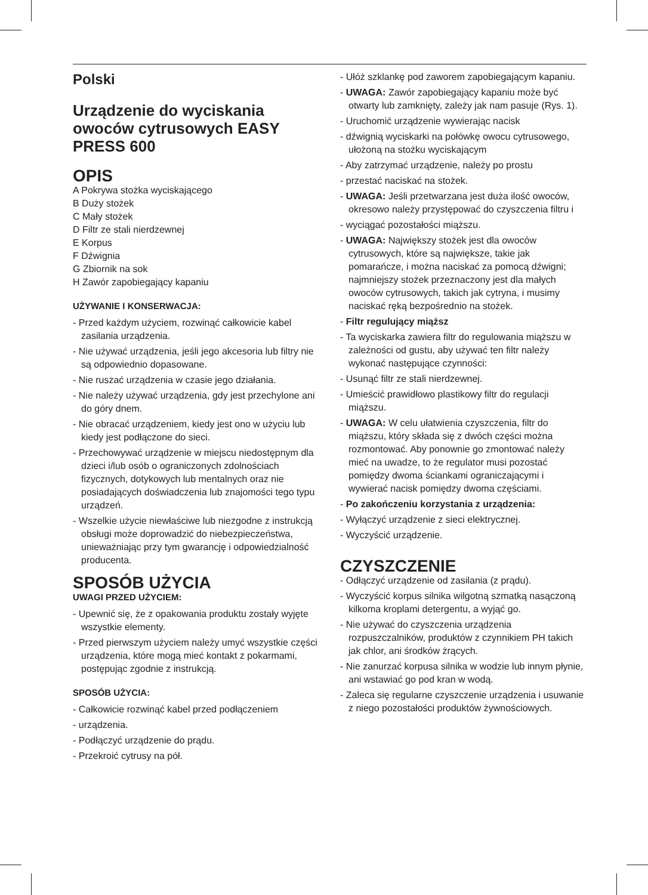Polski
Urządzenie do wyciskania owoców cytrusowych EASY PRESS 600
OPIS
A Pokrywa stożka wyciskającego
B Duży stożek
C Mały stożek
D Filtr ze stali nierdzewnej
E Korpus
F Dźwignia
G Zbiornik na sok
H Zawór zapobiegający kapaniu
UŻYWANIE I KONSERWACJA:
- Przed każdym użyciem, rozwinąć całkowicie kabel zasilania urządzenia.
- Nie używać urządzenia, jeśli jego akcesoria lub filtry nie są odpowiednio dopasowane.
- Nie ruszać urządzenia w czasie jego działania.
- Nie należy używać urządzenia, gdy jest przechylone ani do góry dnem.
- Nie obracać urządzeniem, kiedy jest ono w użyciu lub kiedy jest podłączone do sieci.
- Przechowywać urządzenie w miejscu niedostępnym dla dzieci i/lub osób o ograniczonych zdolnościach fizycznych, dotykowych lub mentalnych oraz nie posiadających doświadczenia lub znajomości tego typu urządzeń.
- Wszelkie użycie niewłaściwe lub niezgodne z instrukcją obsługi może doprowadzić do niebezpieczeństwa, unieważniając przy tym gwarancję i odpowiedzialność producenta.
SPOSÓB UŻYCIA
UWAGI PRZED UŻYCIEM:
- Upewnić się, że z opakowania produktu zostały wyjęte wszystkie elementy.
- Przed pierwszym użyciem należy umyć wszystkie części urządzenia, które mogą mieć kontakt z pokarmami, postępując zgodnie z instrukcją.
SPOSÓB UŻYCIA:
- Całkowicie rozwinąć kabel przed podłączeniem
- urządzenia.
- Podłączyć urządzenie do prądu.
- Przekroić cytrusy na pół.
- Ułóż szklankę pod zaworem zapobiegającym kapaniu.
- UWAGA: Zawór zapobiegający kapaniu może być otwarty lub zamknięty, zależy jak nam pasuje (Rys. 1).
- Uruchomić urządzenie wywierając nacisk
- dźwignią wyciskarki na połówkę owocu cytrusowego, ułożoną na stożku wyciskającym
- Aby zatrzymać urządzenie, należy po prostu
- przestać naciskać na stożek.
- UWAGA: Jeśli przetwarzana jest duża ilość owoców, okresowo należy przystępować do czyszczenia filtru i
- wyciągać pozostałości miąższu.
- UWAGA: Największy stożek jest dla owoców cytrusowych, które są największe, takie jak pomarańcze, i można naciskać za pomocą dźwigni; najmniejszy stożek przeznaczony jest dla małych owoców cytrusowych, takich jak cytryna, i musimy naciskać ręką bezpośrednio na stożek.
- Filtr regulujący miąższ
- Ta wyciskarka zawiera filtr do regulowania miąższu w zależności od gustu, aby używać ten filtr należy wykonać następujące czynności:
- Usunąć filtr ze stali nierdzewnej.
- Umieścić prawidłowo plastikowy filtr do regulacji miąższu.
- UWAGA: W celu ułatwienia czyszczenia, filtr do miąższu, który składa się z dwóch części można rozmontować. Aby ponownie go zmontować należy mieć na uwadze, to że regulator musi pozostać pomiędzy dwoma ściankami ograniczającymi i wywierać nacisk pomiędzy dwoma częściami.
- Po zakończeniu korzystania z urządzenia:
- Wyłączyć urządzenie z sieci elektrycznej.
- Wyczyścić urządzenie.
CZYSZCZENIE
- Odłączyć urządzenie od zasilania (z prądu).
- Wyczyścić korpus silnika wilgotną szmatką nasączoną kilkoma kroplami detergentu, a wyjąć go.
- Nie używać do czyszczenia urządzenia rozpuszczalników, produktów z czynnikiem PH takich jak chlor, ani środków żrących.
- Nie zanurzać korpusa silnika w wodzie lub innym płynie, ani wstawiać go pod kran w wodą.
- Zaleca się regularne czyszczenie urządzenia i usuwanie z niego pozostałości produktów żywnościowych.